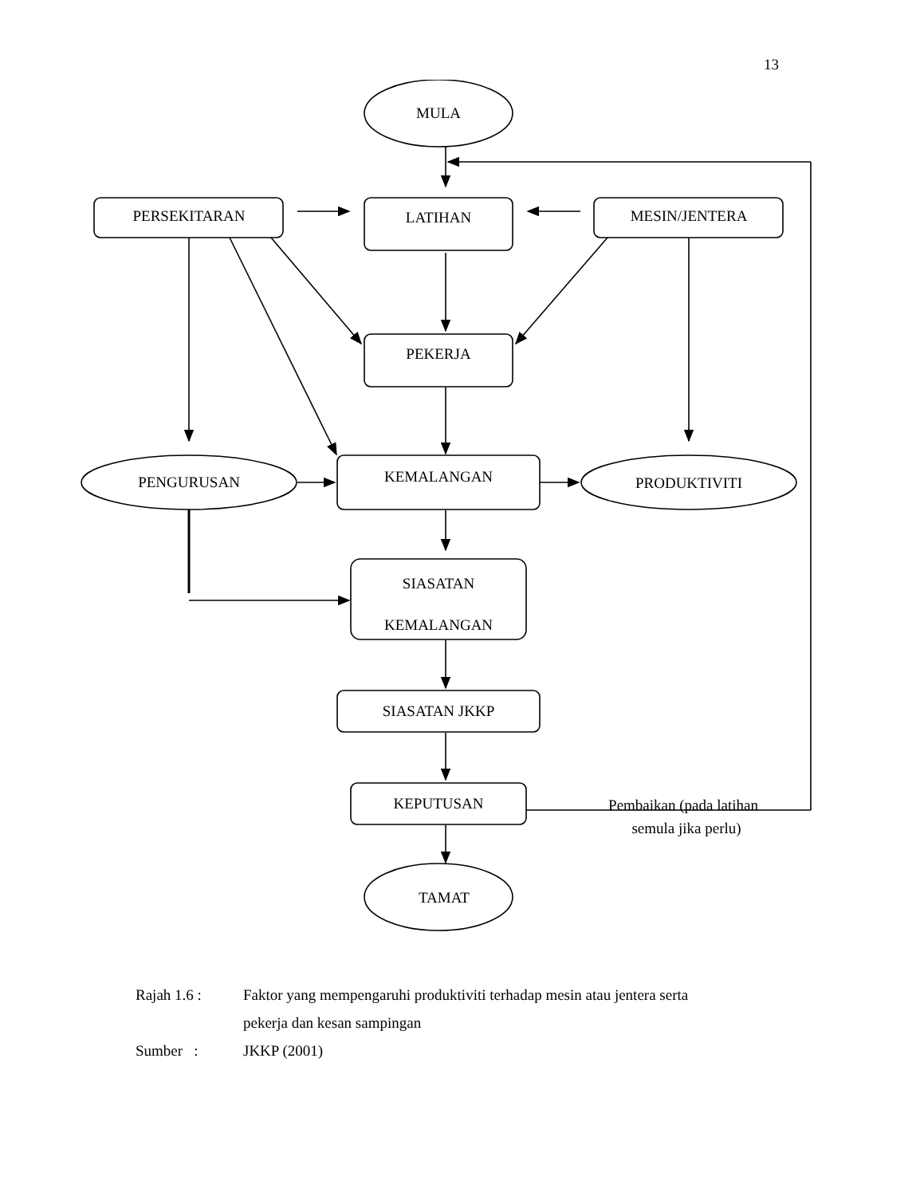13
MULA
PERSEKITARAN
LATIHAN
MESIN/JENTERA
PEKERJA
PENGURUSAN
KEMALANGAN
PRODUKTIVITI
SIASATAN
KEMALANGAN
SIASATAN JKKP
KEPUTUSAN
Pembaikan (pada latihan
semula jika perlu)
TAMAT
Rajah 1.6 : Faktor yang mempengaruhi produktiviti terhadap mesin atau jentera serta
pekerja dan kesan sampingan
Sumber : JKKP (2001)